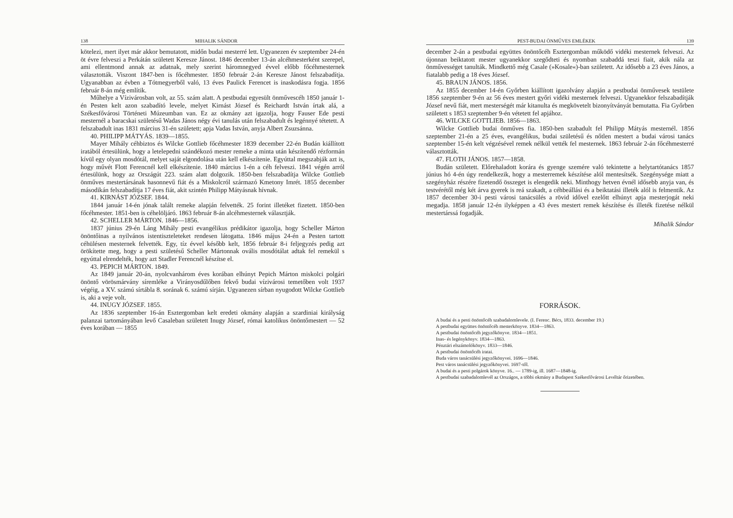138 MIHALIK SÁNDOR
kötelezi, mert ilyet már akkor bemutatott, midőn budai mesterré lett. Ugyanezen év szeptember 24-én öt évre felveszi a Perkátán született Keresze Jánost. 1846 december 13-án alcéhmesterként szerepel, ami ellentmond annak az adatnak, mely szerint háromnegyed évvel előbb főcéhmesternek választották. Viszont 1847-ben is főcéhmester. 1850 február 2-án Keresze Jánost felszabadítja. Ugyanabban az évben a Tótmegyerből való, 13 éves Paulick Ferencet is inaskodásra fogja. 1856 február 8-án még említik.
Műhelye a Vízivárosban volt, az 55. szám alatt. A pestbudai egyesült önművescéh 1850 január 1-én Pesten kelt azon szabadító levele, melyet Kirnást József és Reichardt István írtak alá, a Székesfővárosi Történeti Múzeumban van. Ez az okmány azt igazolja, hogy Fauser Ede pesti mesternél a baracskai születésű Wadas János négy évi tanulás után felszabadult és legénnyé tétetett. A felszabadult inas 1831 március 31-én született; apja Vadas István, anyja Albert Zsuzsánna.
40. PHILIPP MÁTYÁS. 1839—1855.
Mayer Mihály céhbiztos és Wilcke Gottlieb főcéhmester 1839 december 22-én Budán kiállított iratából értesülünk, hogy a letelepedni szándékozó mester remeke a minta után készítendő rézformán kívül egy olyan mosdótál, melyet saját elgondolása után kell elkészítenie. Egyúttal megszabják azt is, hogy művét Flott Ferencnél kell elkészítenie. 1840 március 1-én a céh felveszi. 1841 végén arról értesülünk, hogy az Országút 223. szám alatt dolgozik. 1850-ben felszabadítja Wilcke Gottlieb önműves mestertársának hasonnevű fiát és a Miskolcról származó Kmetony Imrét. 1855 december másodikán felszabadítja 17 éves fiát, akit szintén Philipp Mátyásnak hívnak.
41. KIRNÁST JÓZSEF. 1844.
1844 január 14-én jónak talált remeke alapján felvették. 25 forint illetéket fizetett. 1850-ben főcéhmester. 1851-ben is céhelöljáró. 1863 február 8-án alcéhmesternek választják.
42. SCHELLER MÁRTON. 1846—1856.
1837 június 29-én Láng Mihály pesti evangélikus prédikátor igazolja, hogy Scheller Márton önöntőinas a nyilvános istentiszteleteket rendesen látogatta. 1846 május 24-én a Pesten tartott céhülésen mesternek felvették. Egy, tíz évvel később kelt, 1856 február 8-i feljegyzés pedig azt örökítette meg, hogy a pesti születésű Scheller Mártonnak ovális mosdótálat adtak fel remekül s egyúttal elrendelték, hogy azt Stadler Ferencnél készítse el.
43. PEPICH MÁRTON. 1849.
Az 1849 január 20-án, nyolcvanhárom éves korában elhúnyt Pepich Márton miskolci polgári önöntő vörösmárvány síremléke a Virányosdűlőben fekvő budai vízivárosi temetőben volt 1937 végéig, a XV. számú sírtábla 8. sorának 6. számú sírján. Ugyanezen sírban nyugodott Wilcke Gottlieb is, aki a veje volt.
44. INUGY JÓZSEF. 1855.
Az 1836 szeptember 16-án Esztergomban kelt eredeti okmány alapján a szardiniai királyság palanzai tartományában levő Casaleban született Inugy József, római katolikus önöntőmestert — 52 éves korában — 1855
PEST-BUDAI ÖNMŰVES EMLÉKEK 139
december 2-án a pestbudai együttes önöntőcéh Esztergomban működő vidéki mesternek felveszi. Az újonnan beiktatott mester ugyanekkor szegődteti és nyomban szabaddá teszi fiait, akik nála az önművességet tanulták. Mindkettő még Casale (»Kosale«)-ban született. Az idősebb a 23 éves János, a fiatalabb pedig a 18 éves József.
45. BRAUN JÁNOS. 1856.
Az 1855 december 14-én Győrben kiállított igazolvány alapján a pestbudai önművesek testülete 1856 szeptember 9-én az 56 éves mestert győri vidéki mesternek felveszi. Ugyanekkor felszabadítják József nevű fiát, mert mesterségét már kitanulta és megkövetelt bizonyítványát bemutatta. Fia Győrben született s 1853 szeptember 9-én vétetett fel apjához.
46. WILCKE GOTTLIEB. 1856—1863.
Wilcke Gottlieb budai önműves fia. 1850-ben szabadult fel Philipp Mátyás mesternél. 1856 szeptember 21-én a 25 éves, evangélikus, budai születésű és nőtlen mestert a budai városi tanács szeptember 15-én kelt végzésével remek nélkül vették fel mesternek. 1863 február 2-án főcéhmesterré választották.
47. FLOTH JÁNOS. 1857—1858.
Budán született. Előrehaladott korára és gyenge szemére való tekintette a helytartótanács 1857 június hó 4-én úgy rendelkezik, hogy a mesterremek készítése alól mentesítsék. Szegénysége miatt a szegényház részére fizetendő összeget is elengedik neki. Minthogy hetven évnél idősebb anyja van, és testvérétől még két árva gyerek is reá szakadt, a céhbeállási és a beiktatási illeték alól is felmentik. Az 1857 december 30-i pesti városi tanácsülés a rövid idővel ezelőtt elhúnyt apja mesterjogát neki megadja. 1858 január 12-én ilyképpen a 43 éves mestert remek készítése és illeték fizetése nélkül mestertárssá fogadják.
Mihalik Sándor
FORRÁSOK.
A budai és a pesti önöntőcéh szabadalomlevele. (I. Ferenc. Bécs, 1833. december 19.)
A pestbudai együttes önöntőcéh mesterkönyve. 1834—1863.
A pestbudai önöntőcéh jegyzőkönyve. 1834—1851.
Inas- és legénykönyv. 1834—1863.
Pénztári elszámolókönyv. 1833—1846.
A pestbudai önöntőcéh iratai.
Buda város tanácsülési jegyzőkönyvei. 1696—1846.
Pest város tanácsülési jegyzőkönyvei. 1697-től.
A budai és a pesti polgárok könyve. 16.. — 1789-ig, ill. 1687—1848-ig.
A pestbudai szabadalomlevél az Országos, a többi okmány a Budapest Székesfővárosi Levéltár őrizetében.